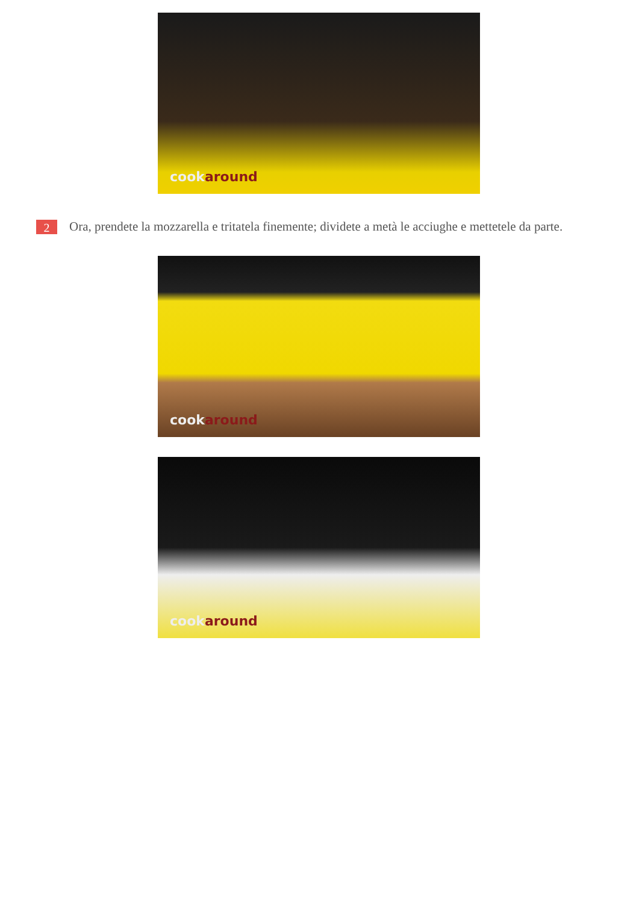cookaround
2
Ora, prendete la mozzarella e tritatela finemente; dividete a metà le acciughe e mettetele da parte.
cookaround
cookaround